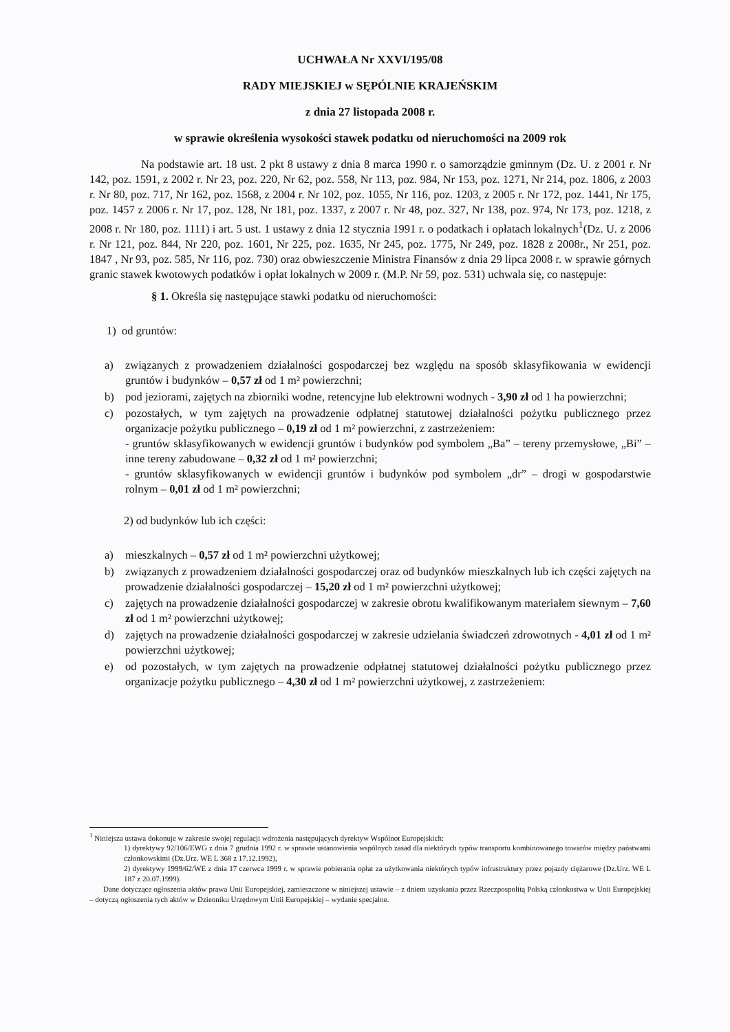UCHWAŁA Nr XXVI/195/08
RADY MIEJSKIEJ w SĘPÓLNIE KRAJEŃSKIM
z dnia 27 listopada 2008 r.
w sprawie określenia wysokości stawek podatku od nieruchomości na 2009 rok
Na podstawie art. 18 ust. 2 pkt 8 ustawy z dnia 8 marca 1990 r. o samorządzie gminnym (Dz. U. z 2001 r. Nr 142, poz. 1591, z 2002 r. Nr 23, poz. 220, Nr 62, poz. 558, Nr 113, poz. 984, Nr 153, poz. 1271, Nr 214, poz. 1806, z 2003 r. Nr 80, poz. 717, Nr 162, poz. 1568, z 2004 r. Nr 102, poz. 1055, Nr 116, poz. 1203, z 2005 r. Nr 172, poz. 1441, Nr 175, poz. 1457 z 2006 r. Nr 17, poz. 128, Nr 181, poz. 1337, z 2007 r. Nr 48, poz. 327, Nr 138, poz. 974, Nr 173, poz. 1218, z 2008 r. Nr 180, poz. 1111) i art. 5 ust. 1 ustawy z dnia 12 stycznia 1991 r. o podatkach i opłatach lokalnych<sup>1</sup>(Dz. U. z 2006 r. Nr 121, poz. 844, Nr 220, poz. 1601, Nr 225, poz. 1635, Nr 245, poz. 1775, Nr 249, poz. 1828 z 2008r., Nr 251, poz. 1847 , Nr 93, poz. 585, Nr 116, poz. 730) oraz obwieszczenie Ministra Finansów z dnia 29 lipca 2008 r. w sprawie górnych granic stawek kwotowych podatków i opłat lokalnych w 2009 r. (M.P. Nr 59, poz. 531) uchwala się, co następuje:
§ 1. Określa się następujące stawki podatku od nieruchomości:
1) od gruntów:
a) związanych z prowadzeniem działalności gospodarczej bez względu na sposób sklasyfikowania w ewidencji gruntów i budynków – 0,57 zł od 1 m² powierzchni;
b) pod jeziorami, zajętych na zbiorniki wodne, retencyjne lub elektrowni wodnych - 3,90 zł od 1 ha powierzchni;
c) pozostałych, w tym zajętych na prowadzenie odpłatnej statutowej działalności pożytku publicznego przez organizacje pożytku publicznego – 0,19 zł od 1 m² powierzchni, z zastrzeżeniem:
- gruntów sklasyfikowanych w ewidencji gruntów i budynków pod symbolem „Ba” – tereny przemysłowe, „Bi” – inne tereny zabudowane – 0,32 zł od 1 m² powierzchni;
- gruntów sklasyfikowanych w ewidencji gruntów i budynków pod symbolem „dr” – drogi w gospodarstwie rolnym – 0,01 zł od 1 m² powierzchni;
2) od budynków lub ich części:
a) mieszkalnych – 0,57 zł od 1 m² powierzchni użytkowej;
b) związanych z prowadzeniem działalności gospodarczej oraz od budynków mieszkalnych lub ich części zajętych na prowadzenie działalności gospodarczej – 15,20 zł od 1 m² powierzchni użytkowej;
c) zajętych na prowadzenie działalności gospodarczej w zakresie obrotu kwalifikowanym materiałem siewnym – 7,60 zł od 1 m² powierzchni użytkowej;
d) zajętych na prowadzenie działalności gospodarczej w zakresie udzielania świadczeń zdrowotnych - 4,01 zł od 1 m² powierzchni użytkowej;
e) od pozostałych, w tym zajętych na prowadzenie odpłatnej statutowej działalności pożytku publicznego przez organizacje pożytku publicznego – 4,30 zł od 1 m² powierzchni użytkowej, z zastrzeżeniem:
<sup>1</sup> Niniejsza ustawa dokonuje w zakresie swojej regulacji wdrożenia następujących dyrektyw Wspólnot Europejskich:
1) dyrektywy 92/106/EWG z dnia 7 grudnia 1992 r. w sprawie ustanowienia wspólnych zasad dla niektórych typów transportu kombinowanego towarów między państwami członkowskimi (Dz.Urz. WE L 368 z 17.12.1992),
2) dyrektywy 1999/62/WE z dnia 17 czerwca 1999 r. w sprawie pobierania opłat za użytkowania niektórych typów infrastruktury przez pojazdy ciężarowe (Dz.Urz. WE L 187 z 20.07.1999).
Dane dotyczące ogłoszenia aktów prawa Unii Europejskiej, zamieszczone w niniejszej ustawie – z dniem uzyskania przez Rzeczpospolitą Polską członkostwa w Unii Europejskiej – dotyczą ogłoszenia tych aktów w Dzienniku Urzędowym Unii Europejskiej – wydanie specjalne.